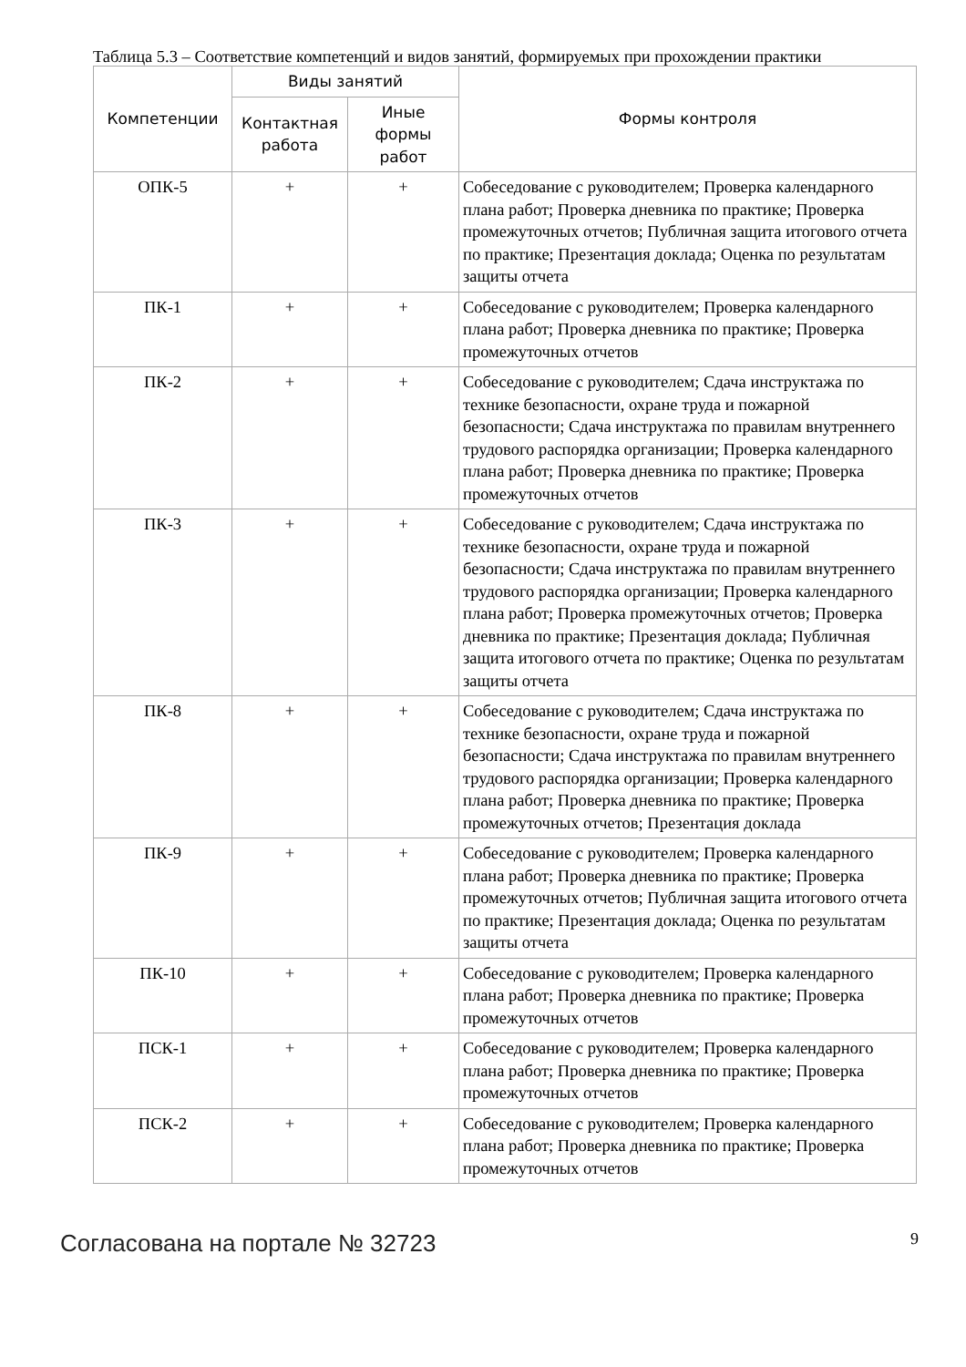Таблица 5.3 – Соответствие компетенций и видов занятий, формируемых при прохождении практики
| Компетенции | Виды занятий | | Формы контроля |
| --- | --- | --- | --- |
| | Контактная работа | Иные формы работ | |
| ОПК-5 | + | + | Собеседование с руководителем; Проверка календарного плана работ; Проверка дневника по практике; Проверка промежуточных отчетов; Публичная защита итогового отчета по практике; Презентация доклада; Оценка по результатам защиты отчета |
| ПК-1 | + | + | Собеседование с руководителем; Проверка календарного плана работ; Проверка дневника по практике; Проверка промежуточных отчетов |
| ПК-2 | + | + | Собеседование с руководителем; Сдача инструктажа по технике безопасности, охране труда и пожарной безопасности; Сдача инструктажа по правилам внутреннего трудового распорядка организации; Проверка календарного плана работ; Проверка дневника по практике; Проверка промежуточных отчетов |
| ПК-3 | + | + | Собеседование с руководителем; Сдача инструктажа по технике безопасности, охране труда и пожарной безопасности; Сдача инструктажа по правилам внутреннего трудового распорядка организации; Проверка календарного плана работ; Проверка промежуточных отчетов; Проверка дневника по практике; Презентация доклада; Публичная защита итогового отчета по практике; Оценка по результатам защиты отчета |
| ПК-8 | + | + | Собеседование с руководителем; Сдача инструктажа по технике безопасности, охране труда и пожарной безопасности; Сдача инструктажа по правилам внутреннего трудового распорядка организации; Проверка календарного плана работ; Проверка дневника по практике; Проверка промежуточных отчетов; Презентация доклада |
| ПК-9 | + | + | Собеседование с руководителем; Проверка календарного плана работ; Проверка дневника по практике; Проверка промежуточных отчетов; Публичная защита итогового отчета по практике; Презентация доклада; Оценка по результатам защиты отчета |
| ПК-10 | + | + | Собеседование с руководителем; Проверка календарного плана работ; Проверка дневника по практике; Проверка промежуточных отчетов |
| ПСК-1 | + | + | Собеседование с руководителем; Проверка календарного плана работ; Проверка дневника по практике; Проверка промежуточных отчетов |
| ПСК-2 | + | + | Собеседование с руководителем; Проверка календарного плана работ; Проверка дневника по практике; Проверка промежуточных отчетов |
Согласована на портале № 32723
9